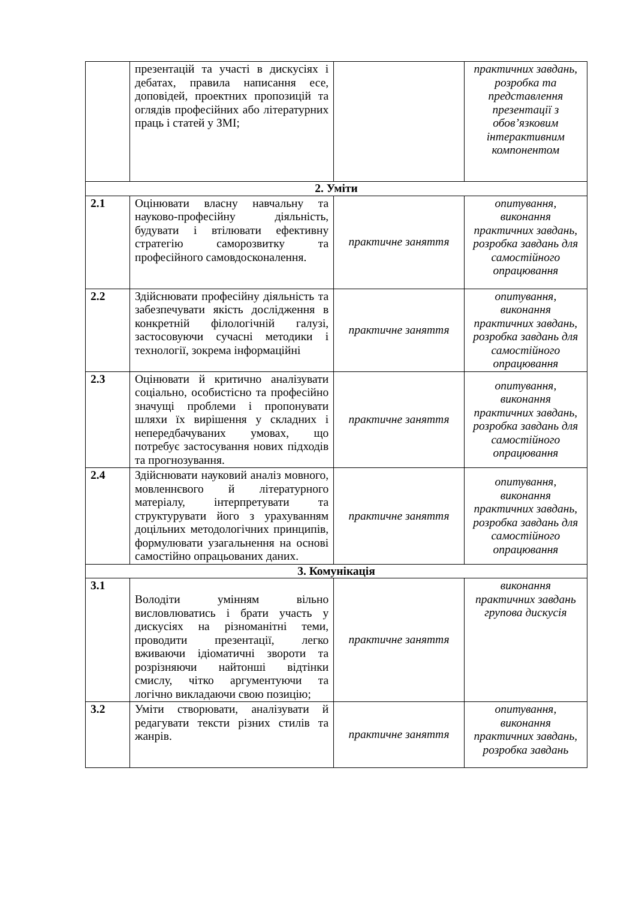| | презентацій та участі в дискусіях і дебатах, правила написання есе, доповідей, проектних пропозицій та оглядів професійних або літературних праць і статей у ЗМІ; | | практичних завдань, розробка та представлення презентації з обов’язковим інтерактивним компонентом |
| 2. Уміти | | | |
| 2.1 | Оцінювати власну навчальну та науково-професійну діяльність, будувати і втілювати ефективну стратегію саморозвитку та професійного самовдосконалення. | практичне заняття | опитування, виконання практичних завдань, розробка завдань для самостійного опрацювання |
| 2.2 | Здійснювати професійну діяльність та забезпечувати якість дослідження в конкретній філологічній галузі, застосовуючи сучасні методики і технології, зокрема інформаційні | практичне заняття | опитування, виконання практичних завдань, розробка завдань для самостійного опрацювання |
| 2.3 | Оцінювати й критично аналізувати соціально, особистісно та професійно значущі проблеми і пропонувати шляхи їх вирішення у складних і непередбачуваних умовах, що потребує застосування нових підходів та прогнозування. | практичне заняття | опитування, виконання практичних завдань, розробка завдань для самостійного опрацювання |
| 2.4 | Здійснювати науковий аналіз мовного, мовленнєвого й літературного матеріалу, інтерпретувати та структурувати його з урахуванням доцільних методологічних принципів, формулювати узагальнення на основі самостійно опрацьованих даних. | практичне заняття | опитування, виконання практичних завдань, розробка завдань для самостійного опрацювання |
| 3. Комунікація | | | |
| 3.1 | Володіти умінням вільно висловлюватись і брати участь у дискусіях на різноманітні теми, проводити презентації, легко вживаючи ідіоматичні звороти та розрізняючи найтонші відтінки смислу, чітко аргументуючи та логічно викладаючи свою позицію; | практичне заняття | виконання практичних завдань групова дискусія |
| 3.2 | Уміти створювати, аналізувати й редагувати тексти різних стилів та жанрів. | практичне заняття | опитування, виконання практичних завдань, розробка завдань |